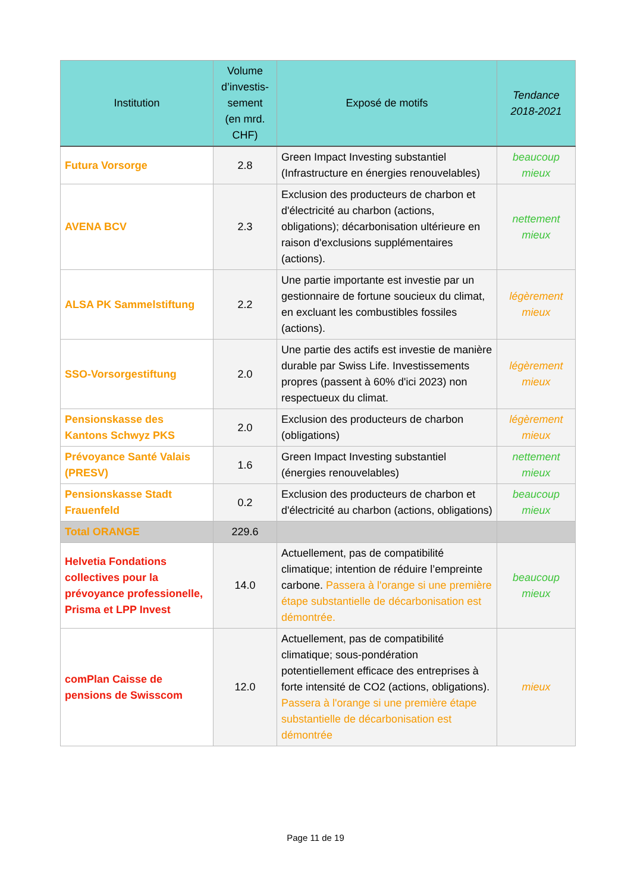| Institution | Volume d’investis-sement (en mrd. CHF) | Exposé de motifs | Tendance 2018-2021 |
| --- | --- | --- | --- |
| Futura Vorsorge | 2.8 | Green Impact Investing substantiel (Infrastructure en énergies renouvelables) | beaucoup mieux |
| AVENA BCV | 2.3 | Exclusion des producteurs de charbon et d'électricité au charbon (actions, obligations); décarbonisation ultérieure en raison d'exclusions supplémentaires (actions). | nettement mieux |
| ALSA PK Sammelstiftung | 2.2 | Une partie importante est investie par un gestionnaire de fortune soucieux du climat, en excluant les combustibles fossiles (actions). | légèrement mieux |
| SSO-Vorsorgestiftung | 2.0 | Une partie des actifs est investie de manière durable par Swiss Life. Investissements propres (passent à 60% d'ici 2023) non respectueux du climat. | légèrement mieux |
| Pensionskasse des Kantons Schwyz PKS | 2.0 | Exclusion des producteurs de charbon (obligations) | légèrement mieux |
| Prévoyance Santé Valais (PRESV) | 1.6 | Green Impact Investing substantiel (énergies renouvelables) | nettement mieux |
| Pensionskasse Stadt Frauenfeld | 0.2 | Exclusion des producteurs de charbon et d'électricité au charbon (actions, obligations) | beaucoup mieux |
| Total ORANGE | 229.6 | | |
| Helvetia Fondations collectives pour la prévoyance professionelle, Prisma et LPP Invest | 14.0 | Actuellement, pas de compatibilité climatique; intention de réduire l’empreinte carbone. Passera à l'orange si une première étape substantielle de décarbonisation est démontrée. | beaucoup mieux |
| comPlan Caisse de pensions de Swisscom | 12.0 | Actuellement, pas de compatibilité climatique; sous-pondération potentiellement efficace des entreprises à forte intensité de CO2 (actions, obligations). Passera à l'orange si une première étape substantielle de décarbonisation est démontrée | mieux |
Page 11 de 19